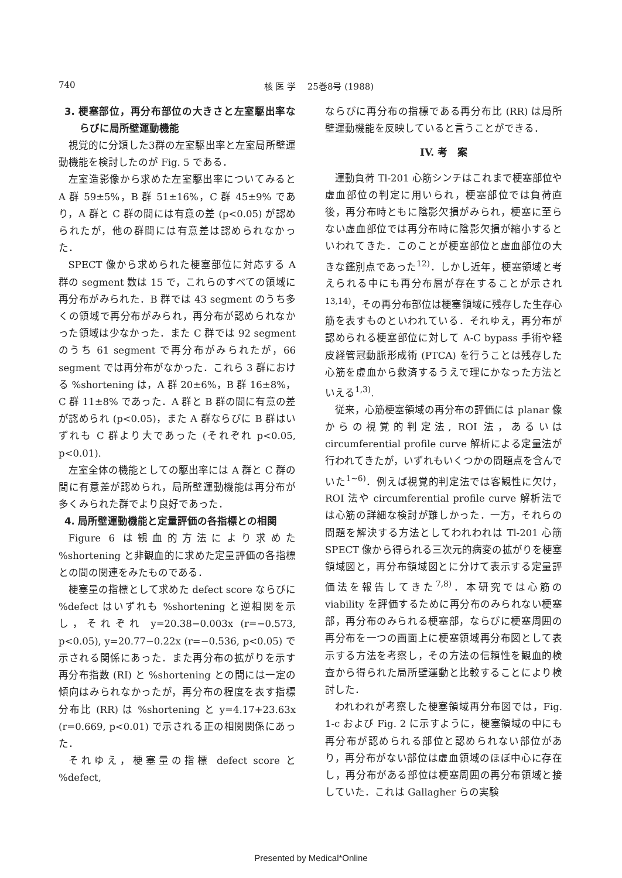740 核 医 学　 25巻8号 (1988)
3. 梗塞部位，再分布部位の大きさと左室駆出率ならびに局所壁運動機能
視覚的に分類した3群の左室駆出率と左室局所壁運動機能を検討したのが Fig. 5 である．
左室造影像から求めた左室駆出率についてみると A 群 59±5%，B 群 51±16%，C 群 45±9% であり，A 群と C 群の間には有意の差 (p<0.05) が認められたが，他の群間には有意差は認められなかった．
SPECT 像から求められた梗塞部位に対応する A 群の segment 数は 15 で，これらのすべての領域に再分布がみられた．B 群では 43 segment のうち多くの領域で再分布がみられ，再分布が認められなかった領域は少なかった．また C 群では 92 segment のうち 61 segment で再分布がみられたが，66 segment では再分布がなかった．これら 3 群における %shortening は，A 群 20±6%，B 群 16±8%，C 群 11±8% であった．A 群と B 群の間に有意の差が認められ (p<0.05)，また A 群ならびに B 群はいずれも C 群より大であった (それぞれ p<0.05, p<0.01).
左室全体の機能としての駆出率には A 群と C 群の間に有意差が認められ，局所壁運動機能は再分布が多くみられた群でより良好であった．
4. 局所壁運動機能と定量評価の各指標との相関
Figure 6 は観血的方法により求めた %shortening と非観血的に求めた定量評価の各指標との間の関連をみたものである．
梗塞量の指標として求めた defect score ならびに %defect はいずれも %shortening と逆相関を示し，それぞれ y=20.38−0.003x (r=−0.573, p<0.05), y=20.77−0.22x (r=−0.536, p<0.05) で示される関係にあった．また再分布の拡がりを示す再分布指数 (RI) と %shortening との間には一定の傾向はみられなかったが，再分布の程度を表す指標分布比 (RR) は %shortening と y=4.17+23.63x (r=0.669, p<0.01) で示される正の相関関係にあった．
それゆえ，梗塞量の指標 defect score と %defect,
ならびに再分布の指標である再分布比 (RR) は局所壁運動機能を反映していると言うことができる．
IV. 考　案
運動負荷 Tl-201 心筋シンチはこれまで梗塞部位や虚血部位の判定に用いられ，梗塞部位では負荷直後，再分布時ともに陰影欠損がみられ，梗塞に至らない虚血部位では再分布時に陰影欠損が縮小するといわれてきた．このことが梗塞部位と虚血部位の大きな鑑別点であった<sup>12)</sup>．しかし近年，梗塞領域と考えられる中にも再分布層が存在することが示され<sup>13,14)</sup>，その再分布部位は梗塞領域に残存した生存心筋を表すものといわれている．それゆえ，再分布が認められる梗塞部位に対して A-C bypass 手術や経皮経管冠動脈形成術 (PTCA) を行うことは残存した心筋を虚血から救済するうえで理にかなった方法といえる<sup>1,3)</sup>.
従来，心筋梗塞領域の再分布の評価には planar 像からの視覚的判定法, ROI 法，あるいは circumferential profile curve 解析による定量法が行われてきたが，いずれもいくつかの問題点を含んでいた<sup>1~6)</sup>．例えば視覚的判定法では客観性に欠け，ROI 法や circumferential profile curve 解析法では心筋の詳細な検討が難しかった．一方，それらの問題を解決する方法としてわれわれは Tl-201 心筋 SPECT 像から得られる三次元的病変の拡がりを梗塞領域図と，再分布領域図とに分けて表示する定量評価法を報告してきた<sup>7,8)</sup>．本研究では心筋の viability を評価するために再分布のみられない梗塞部，再分布のみられる梗塞部，ならびに梗塞周囲の再分布を一つの画面上に梗塞領域再分布図として表示する方法を考察し，その方法の信頼性を観血的検査から得られた局所壁運動と比較することにより検討した．
われわれが考察した梗塞領域再分布図では，Fig. 1-c および Fig. 2 に示すように，梗塞領域の中にも再分布が認められる部位と認められない部位があり，再分布がない部位は虚血領域のほぼ中心に存在し，再分布がある部位は梗塞周囲の再分布領域と接していた．これは Gallagher らの実験
Presented by Medical*Online